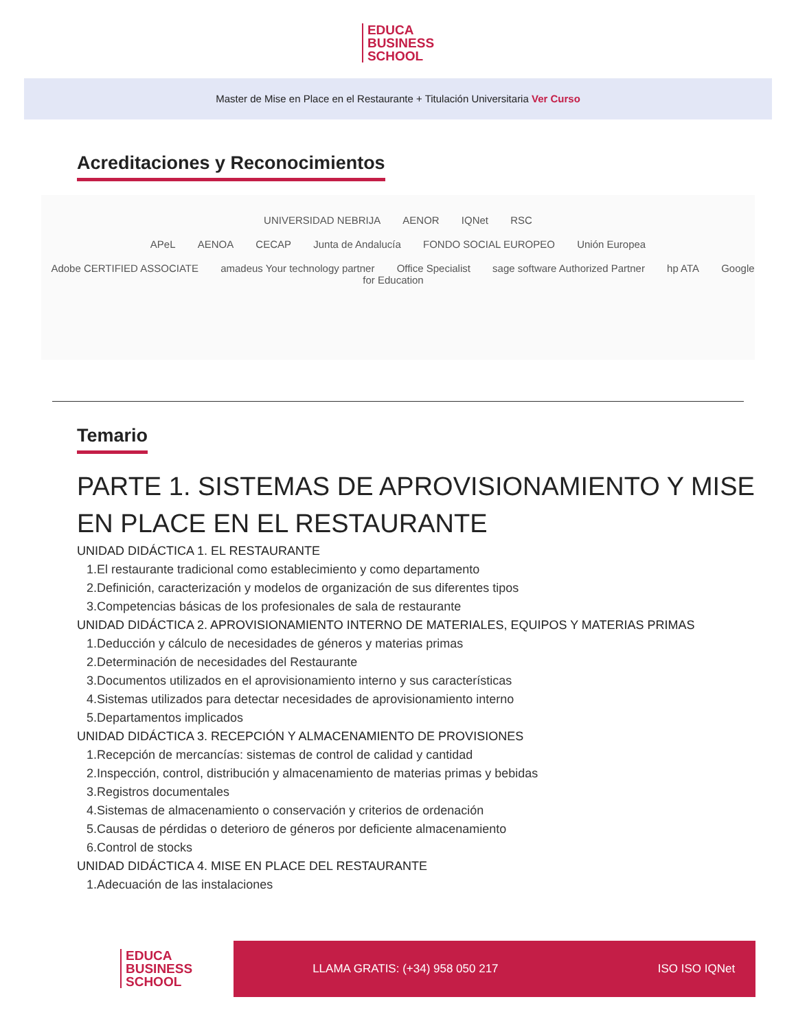EDUCA
BUSINESS
SCHOOL
Master de Mise en Place en el Restaurante + Titulación Universitaria Ver Curso
Acreditaciones y Reconocimientos
UNIVERSIDAD NEBRIJA AENOR IQNet RSC
APeL AENOA CECAP Junta de Andalucía FONDO SOCIAL EUROPEO Unión Europea
Adobe CERTIFIED ASSOCIATE amadeus Your technology partner Office Specialist sage software Authorized Partner hp ATA Google for Education
Temario
PARTE 1. SISTEMAS DE APROVISIONAMIENTO Y MISE EN PLACE EN EL RESTAURANTE
UNIDAD DIDÁCTICA 1. EL RESTAURANTE
1.El restaurante tradicional como establecimiento y como departamento
2.Definición, caracterización y modelos de organización de sus diferentes tipos
3.Competencias básicas de los profesionales de sala de restaurante
UNIDAD DIDÁCTICA 2. APROVISIONAMIENTO INTERNO DE MATERIALES, EQUIPOS Y MATERIAS PRIMAS
1.Deducción y cálculo de necesidades de géneros y materias primas
2.Determinación de necesidades del Restaurante
3.Documentos utilizados en el aprovisionamiento interno y sus características
4.Sistemas utilizados para detectar necesidades de aprovisionamiento interno
5.Departamentos implicados
UNIDAD DIDÁCTICA 3. RECEPCIÓN Y ALMACENAMIENTO DE PROVISIONES
1.Recepción de mercancías: sistemas de control de calidad y cantidad
2.Inspección, control, distribución y almacenamiento de materias primas y bebidas
3.Registros documentales
4.Sistemas de almacenamiento o conservación y criterios de ordenación
5.Causas de pérdidas o deterioro de géneros por deficiente almacenamiento
6.Control de stocks
UNIDAD DIDÁCTICA 4. MISE EN PLACE DEL RESTAURANTE
1.Adecuación de las instalaciones
EDUCA
BUSINESS
SCHOOL
LLAMA GRATIS: (+34) 958 050 217 ISO ISO IQNet